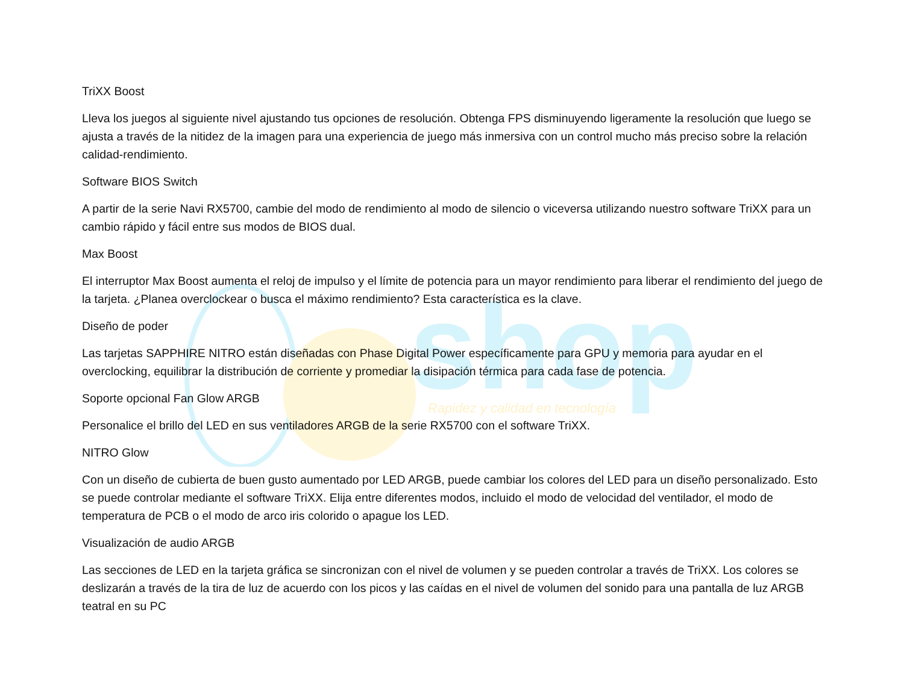shop
Rapidez y calidad en tecnología
TriXX Boost
Lleva los juegos al siguiente nivel ajustando tus opciones de resolución. Obtenga FPS disminuyendo ligeramente la resolución que luego se ajusta a través de la nitidez de la imagen para una experiencia de juego más inmersiva con un control mucho más preciso sobre la relación calidad-rendimiento.
Software BIOS Switch
A partir de la serie Navi RX5700, cambie del modo de rendimiento al modo de silencio o viceversa utilizando nuestro software TriXX para un cambio rápido y fácil entre sus modos de BIOS dual.
Max Boost
El interruptor Max Boost aumenta el reloj de impulso y el límite de potencia para un mayor rendimiento para liberar el rendimiento del juego de la tarjeta. ¿Planea overclockear o busca el máximo rendimiento? Esta característica es la clave.
Diseño de poder
Las tarjetas SAPPHIRE NITRO están diseñadas con Phase Digital Power específicamente para GPU y memoria para ayudar en el overclocking, equilibrar la distribución de corriente y promediar la disipación térmica para cada fase de potencia.
Soporte opcional Fan Glow ARGB
Personalice el brillo del LED en sus ventiladores ARGB de la serie RX5700 con el software TriXX.
NITRO Glow
Con un diseño de cubierta de buen gusto aumentado por LED ARGB, puede cambiar los colores del LED para un diseño personalizado. Esto se puede controlar mediante el software TriXX. Elija entre diferentes modos, incluido el modo de velocidad del ventilador, el modo de temperatura de PCB o el modo de arco iris colorido o apague los LED.
Visualización de audio ARGB
Las secciones de LED en la tarjeta gráfica se sincronizan con el nivel de volumen y se pueden controlar a través de TriXX. Los colores se deslizarán a través de la tira de luz de acuerdo con los picos y las caídas en el nivel de volumen del sonido para una pantalla de luz ARGB teatral en su PC